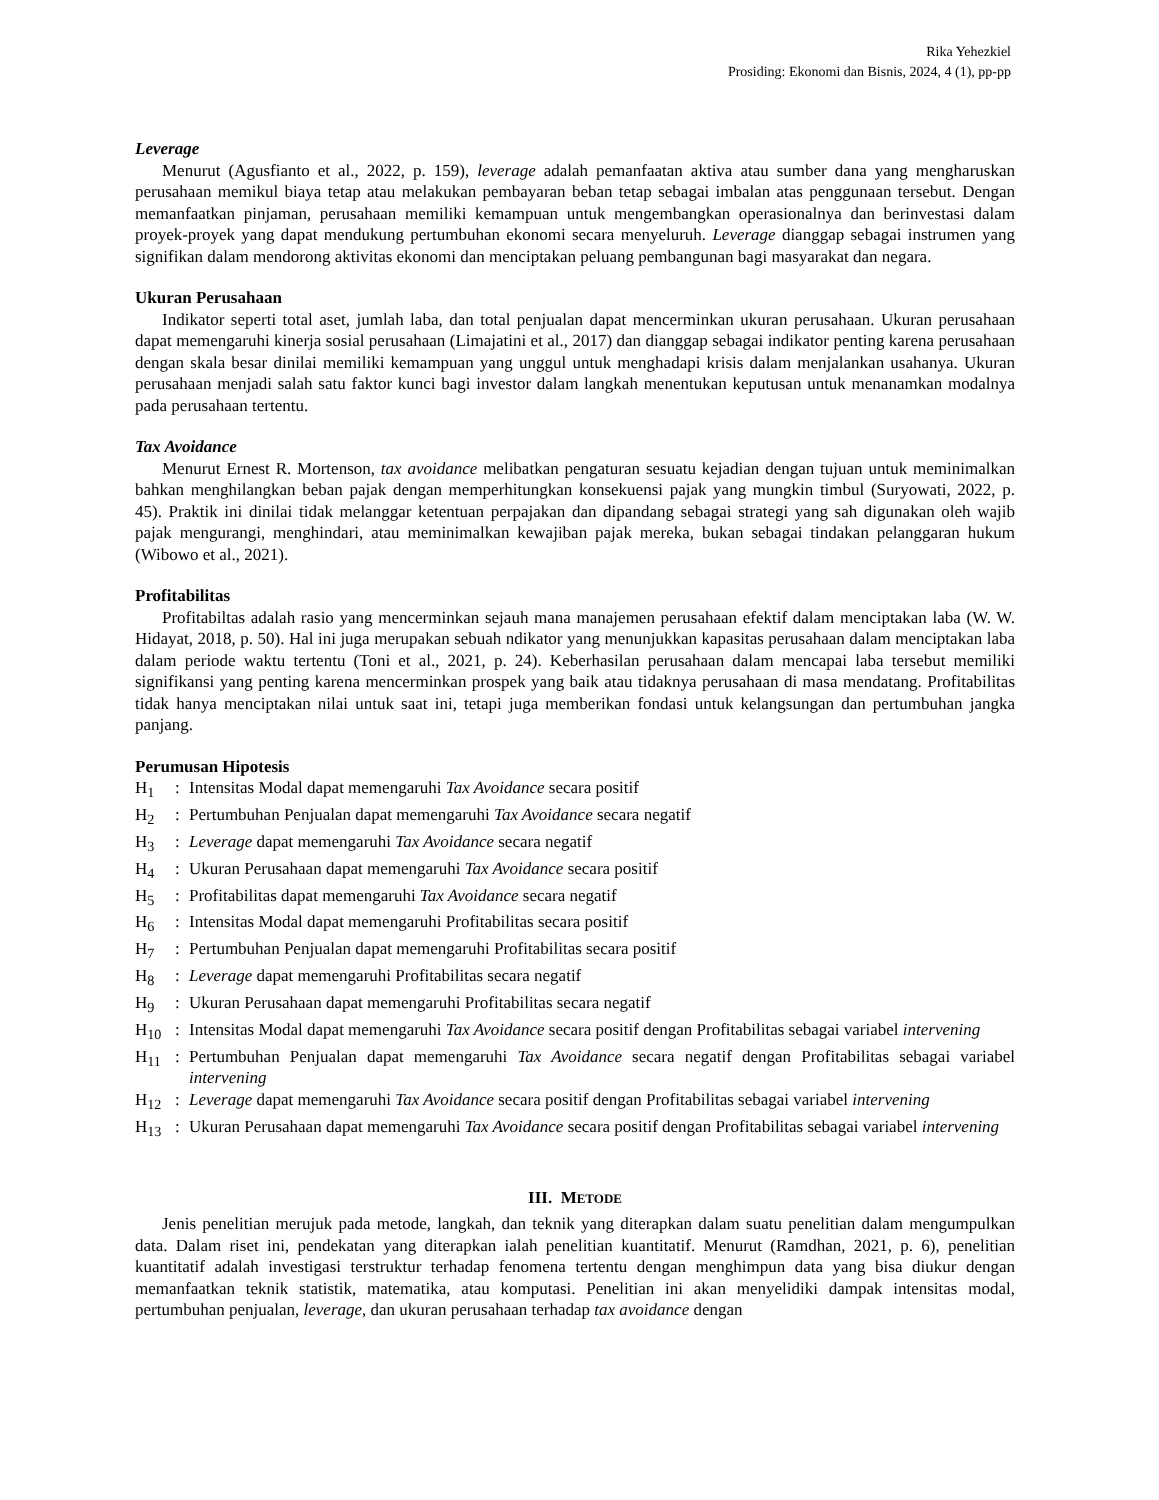Rika Yehezkiel
Prosiding: Ekonomi dan Bisnis, 2024, 4 (1), pp-pp
Leverage
Menurut (Agusfianto et al., 2022, p. 159), leverage adalah pemanfaatan aktiva atau sumber dana yang mengharuskan perusahaan memikul biaya tetap atau melakukan pembayaran beban tetap sebagai imbalan atas penggunaan tersebut. Dengan memanfaatkan pinjaman, perusahaan memiliki kemampuan untuk mengembangkan operasionalnya dan berinvestasi dalam proyek-proyek yang dapat mendukung pertumbuhan ekonomi secara menyeluruh. Leverage dianggap sebagai instrumen yang signifikan dalam mendorong aktivitas ekonomi dan menciptakan peluang pembangunan bagi masyarakat dan negara.
Ukuran Perusahaan
Indikator seperti total aset, jumlah laba, dan total penjualan dapat mencerminkan ukuran perusahaan. Ukuran perusahaan dapat memengaruhi kinerja sosial perusahaan (Limajatini et al., 2017) dan dianggap sebagai indikator penting karena perusahaan dengan skala besar dinilai memiliki kemampuan yang unggul untuk menghadapi krisis dalam menjalankan usahanya. Ukuran perusahaan menjadi salah satu faktor kunci bagi investor dalam langkah menentukan keputusan untuk menanamkan modalnya pada perusahaan tertentu.
Tax Avoidance
Menurut Ernest R. Mortenson, tax avoidance melibatkan pengaturan sesuatu kejadian dengan tujuan untuk meminimalkan bahkan menghilangkan beban pajak dengan memperhitungkan konsekuensi pajak yang mungkin timbul (Suryowati, 2022, p. 45). Praktik ini dinilai tidak melanggar ketentuan perpajakan dan dipandang sebagai strategi yang sah digunakan oleh wajib pajak mengurangi, menghindari, atau meminimalkan kewajiban pajak mereka, bukan sebagai tindakan pelanggaran hukum (Wibowo et al., 2021).
Profitabilitas
Profitabiltas adalah rasio yang mencerminkan sejauh mana manajemen perusahaan efektif dalam menciptakan laba (W. W. Hidayat, 2018, p. 50). Hal ini juga merupakan sebuah ndikator yang menunjukkan kapasitas perusahaan dalam menciptakan laba dalam periode waktu tertentu (Toni et al., 2021, p. 24). Keberhasilan perusahaan dalam mencapai laba tersebut memiliki signifikansi yang penting karena mencerminkan prospek yang baik atau tidaknya perusahaan di masa mendatang. Profitabilitas tidak hanya menciptakan nilai untuk saat ini, tetapi juga memberikan fondasi untuk kelangsungan dan pertumbuhan jangka panjang.
Perumusan Hipotesis
H<sub>1</sub>: Intensitas Modal dapat memengaruhi Tax Avoidance secara positif
H<sub>2</sub>: Pertumbuhan Penjualan dapat memengaruhi Tax Avoidance secara negatif
H<sub>3</sub>: Leverage dapat memengaruhi Tax Avoidance secara negatif
H<sub>4</sub>: Ukuran Perusahaan dapat memengaruhi Tax Avoidance secara positif
H<sub>5</sub>: Profitabilitas dapat memengaruhi Tax Avoidance secara negatif
H<sub>6</sub>: Intensitas Modal dapat memengaruhi Profitabilitas secara positif
H<sub>7</sub>: Pertumbuhan Penjualan dapat memengaruhi Profitabilitas secara positif
H<sub>8</sub>: Leverage dapat memengaruhi Profitabilitas secara negatif
H<sub>9</sub>: Ukuran Perusahaan dapat memengaruhi Profitabilitas secara negatif
H<sub>10</sub>: Intensitas Modal dapat memengaruhi Tax Avoidance secara positif dengan Profitabilitas sebagai variabel intervening
H<sub>11</sub>: Pertumbuhan Penjualan dapat memengaruhi Tax Avoidance secara negatif dengan Profitabilitas sebagai variabel intervening
H<sub>12</sub>: Leverage dapat memengaruhi Tax Avoidance secara positif dengan Profitabilitas sebagai variabel intervening
H<sub>13</sub>: Ukuran Perusahaan dapat memengaruhi Tax Avoidance secara positif dengan Profitabilitas sebagai variabel intervening
III. METODE
Jenis penelitian merujuk pada metode, langkah, dan teknik yang diterapkan dalam suatu penelitian dalam mengumpulkan data. Dalam riset ini, pendekatan yang diterapkan ialah penelitian kuantitatif. Menurut (Ramdhan, 2021, p. 6), penelitian kuantitatif adalah investigasi terstruktur terhadap fenomena tertentu dengan menghimpun data yang bisa diukur dengan memanfaatkan teknik statistik, matematika, atau komputasi. Penelitian ini akan menyelidiki dampak intensitas modal, pertumbuhan penjualan, leverage, dan ukuran perusahaan terhadap tax avoidance dengan